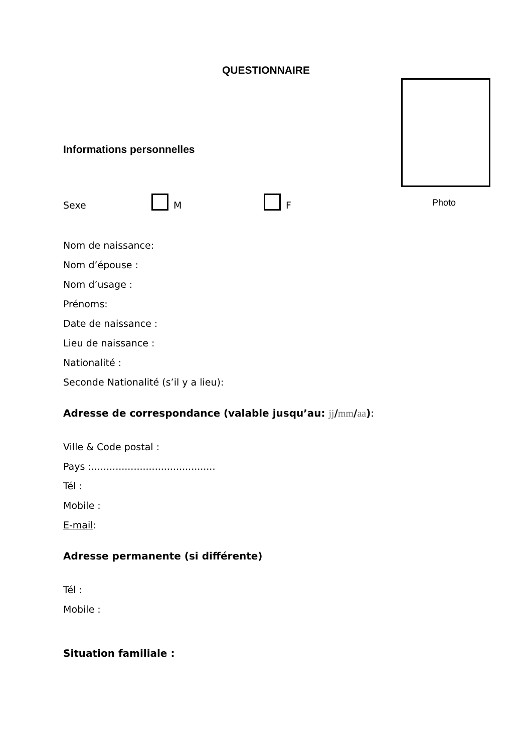QUESTIONNAIRE
Photo
Informations personnelles
Sexe M F
Nom de naissance:
Nom d’épouse :
Nom d’usage :
Prénoms:
Date de naissance :
Lieu de naissance :
Nationalité :
Seconde Nationalité (s’il y a lieu):
Adresse de correspondance (valable jusqu’au: jj/mm/aa):
Ville & Code postal :
Pays :.........................................
Tél :
Mobile :
E-mail:
Adresse permanente (si différente)
Tél :
Mobile :
Situation familiale :